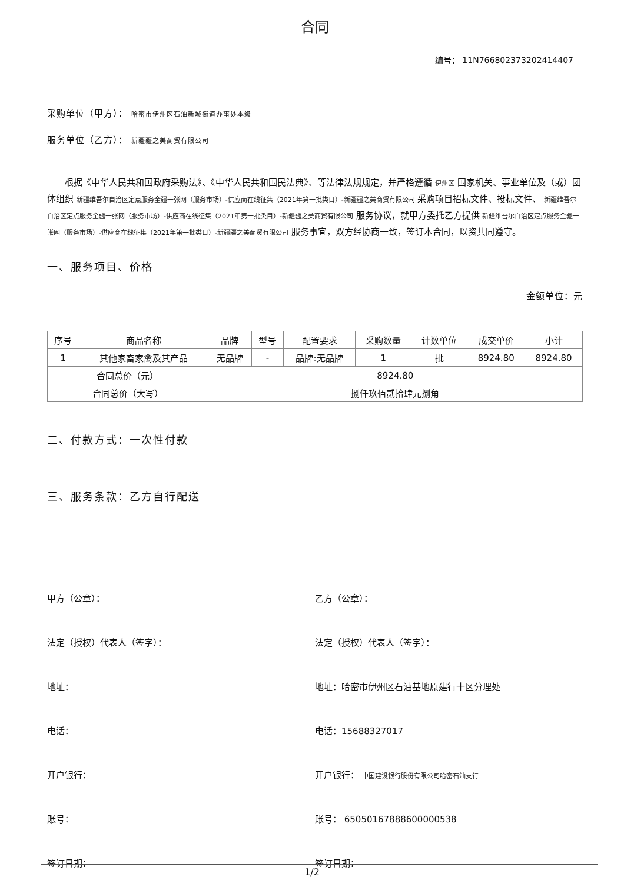合同
编号： 11N766802373202414407
采购单位（甲方）： 哈密市伊州区石油新城街道办事处本级
服务单位（乙方）： 新疆疆之美商贸有限公司
根据《中华人民共和国政府采购法》、《中华人民共和国民法典》、等法律法规规定，并严格遵循 伊州区 国家机关、事业单位及（或）团体组织 新疆维吾尔自治区定点服务全疆一张网（服务市场）-供应商在线征集（2021年第一批类目）-新疆疆之美商贸有限公司 采购项目招标文件、投标文件、 新疆维吾尔自治区定点服务全疆一张网（服务市场）-供应商在线征集（2021年第一批类目）-新疆疆之美商贸有限公司 服务协议，就甲方委托乙方提供 新疆维吾尔自治区定点服务全疆一张网（服务市场）-供应商在线征集（2021年第一批类目）-新疆疆之美商贸有限公司 服务事宜，双方经协商一致，签订本合同，以资共同遵守。
一、服务项目、价格
金额单位：元
| 序号 | 商品名称 | 品牌 | 型号 | 配置要求 | 采购数量 | 计数单位 | 成交单价 | 小计 |
| --- | --- | --- | --- | --- | --- | --- | --- | --- |
| 1 | 其他家畜家禽及其产品 | 无品牌 | - | 品牌:无品牌 | 1 | 批 | 8924.80 | 8924.80 |
| 合同总价（元） | | 8924.80 | | | | | | |
| 合同总价（大写） | | 捌仟玖佰贰拾肆元捌角 | | | | | | |
二、付款方式：一次性付款
三、服务条款：乙方自行配送
甲方（公章）： 乙方（公章）：
法定（授权）代表人（签字）： 法定（授权）代表人（签字）：
地址： 地址：哈密市伊州区石油基地原建行十区分理处
电话： 电话：15688327017
开户银行： 开户银行： 中国建设银行股份有限公司哈密石油支行
账号： 账号： 65050167888600000538
签订日期： 签订日期：
1/2